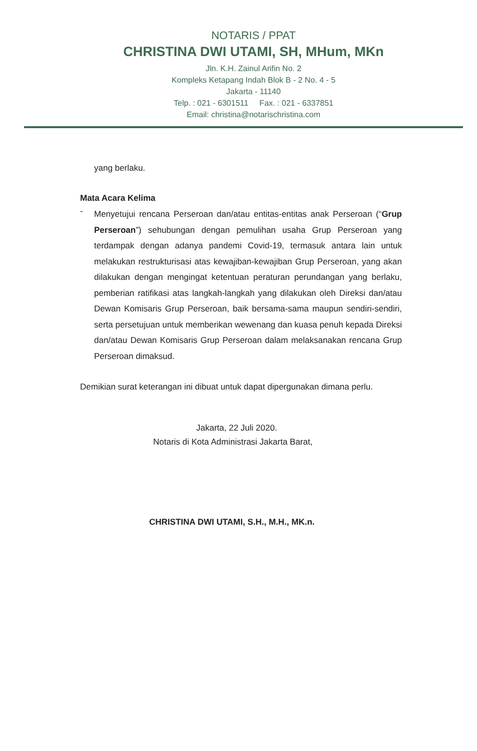NOTARIS / PPAT
CHRISTINA DWI UTAMI, SH, MHum, MKn
Jln. K.H. Zainul Arifin No. 2
Kompleks Ketapang Indah Blok B - 2 No. 4 - 5
Jakarta - 11140
Telp. : 021 - 6301511 Fax. : 021 - 6337851
Email: christina@notarischristina.com
yang berlaku.
Mata Acara Kelima
-
Menyetujui rencana Perseroan dan/atau entitas-entitas anak Perseroan (“Grup Perseroan”) sehubungan dengan pemulihan usaha Grup Perseroan yang terdampak dengan adanya pandemi Covid-19, termasuk antara lain untuk melakukan restrukturisasi atas kewajiban-kewajiban Grup Perseroan, yang akan dilakukan dengan mengingat ketentuan peraturan perundangan yang berlaku, pemberian ratifikasi atas langkah-langkah yang dilakukan oleh Direksi dan/atau Dewan Komisaris Grup Perseroan, baik bersama-sama maupun sendiri-sendiri, serta persetujuan untuk memberikan wewenang dan kuasa penuh kepada Direksi dan/atau Dewan Komisaris Grup Perseroan dalam melaksanakan rencana Grup Perseroan dimaksud.
Demikian surat keterangan ini dibuat untuk dapat dipergunakan dimana perlu.
Jakarta, 22 Juli 2020.
Notaris di Kota Administrasi Jakarta Barat,
CHRISTINA DWI UTAMI, S.H., M.H., MK.n.